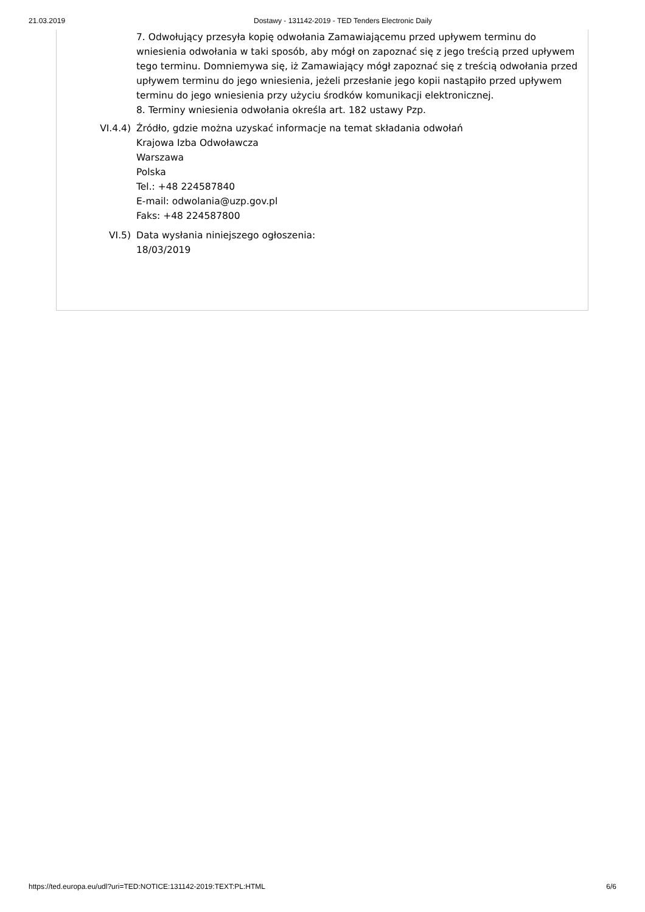21.03.2019 Dostawy - 131142-2019 - TED Tenders Electronic Daily
7. Odwołujący przesyła kopię odwołania Zamawiającemu przed upływem terminu do wniesienia odwołania w taki sposób, aby mógł on zapoznać się z jego treścią przed upływem tego terminu. Domniemywa się, iż Zamawiający mógł zapoznać się z treścią odwołania przed upływem terminu do jego wniesienia, jeżeli przesłanie jego kopii nastąpiło przed upływem terminu do jego wniesienia przy użyciu środków komunikacji elektronicznej.
8. Terminy wniesienia odwołania określa art. 182 ustawy Pzp.
VI.4.4) Źródło, gdzie można uzyskać informacje na temat składania odwołań
Krajowa Izba Odwoławcza
Warszawa
Polska
Tel.: +48 224587840
E-mail: odwolania@uzp.gov.pl
Faks: +48 224587800
VI.5) Data wysłania niniejszego ogłoszenia:
18/03/2019
https://ted.europa.eu/udl?uri=TED:NOTICE:131142-2019:TEXT:PL:HTML 6/6